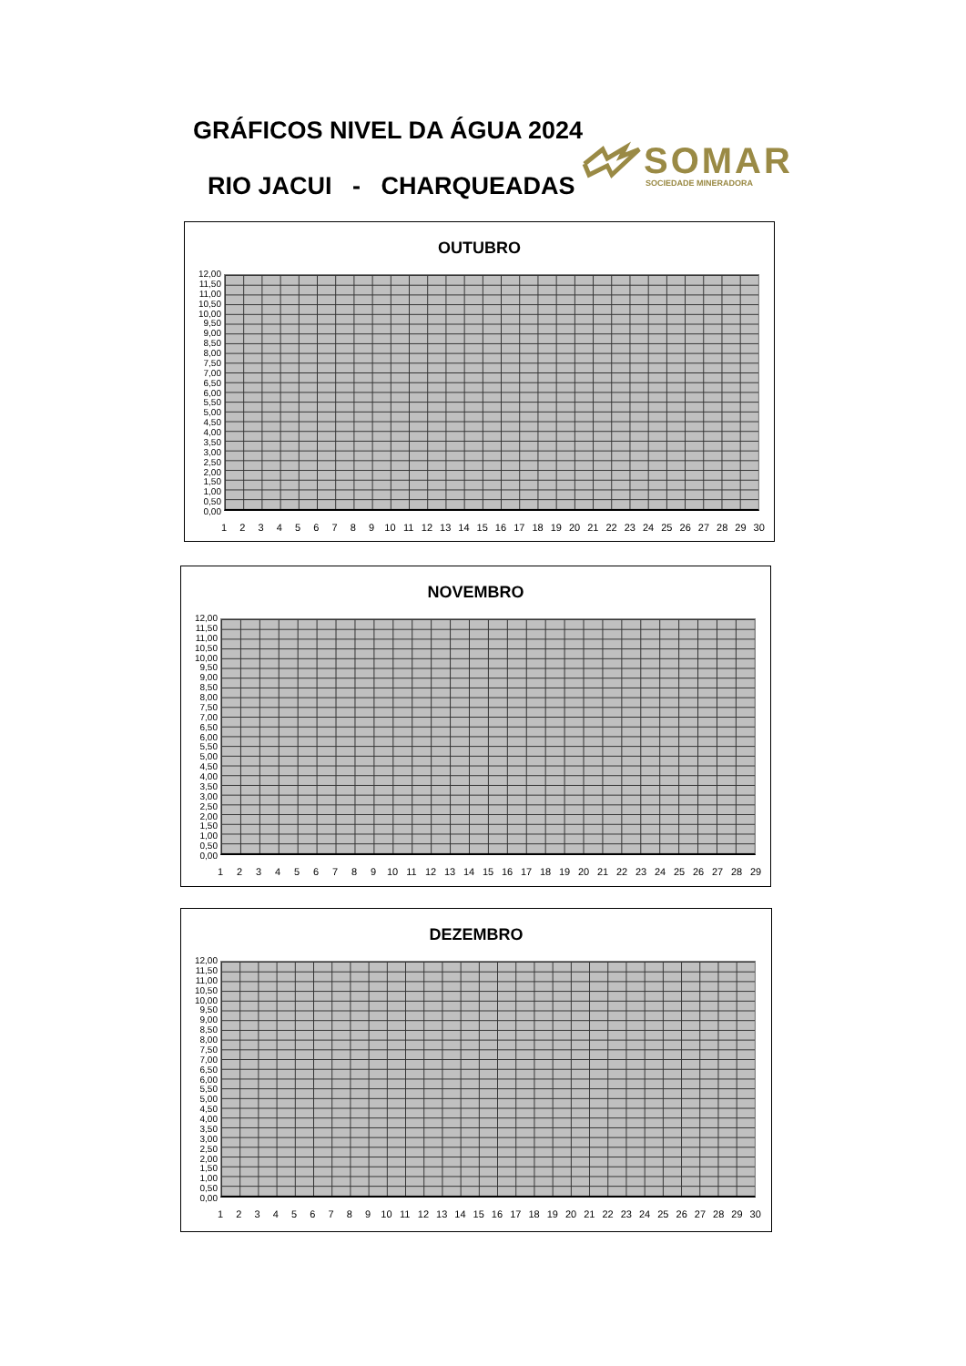GRÁFICOS NIVEL DA ÁGUA 2024
RIO JACUI - CHARQUEADAS
SOMAR
SOCIEDADE MINERADORA
OUTUBRO
12,00
11,50
11,00
10,50
10,00
9,50
9,00
8,50
8,00
7,50
7,00
6,50
6,00
5,50
5,00
4,50
4,00
3,50
3,00
2,50
2,00
1,50
1,00
0,50
0,00
123456789 10 11 12 13 14 15 16 17 18 19 20 21 22 23 24 25 26 27 28 29 30
NOVEMBRO
12,00
11,50
11,00
10,50
10,00
9,50
9,00
8,50
8,00
7,50
7,00
6,50
6,00
5,50
5,00
4,50
4,00
3,50
3,00
2,50
2,00
1,50
1,00
0,50
0,00
123456789 10 11 12 13 14 15 16 17 18 19 20 21 22 23 24 25 26 27 28 29
DEZEMBRO
12,00
11,50
11,00
10,50
10,00
9,50
9,00
8,50
8,00
7,50
7,00
6,50
6,00
5,50
5,00
4,50
4,00
3,50
3,00
2,50
2,00
1,50
1,00
0,50
0,00
123456789 10 11 12 13 14 15 16 17 18 19 20 21 22 23 24 25 26 27 28 29 30